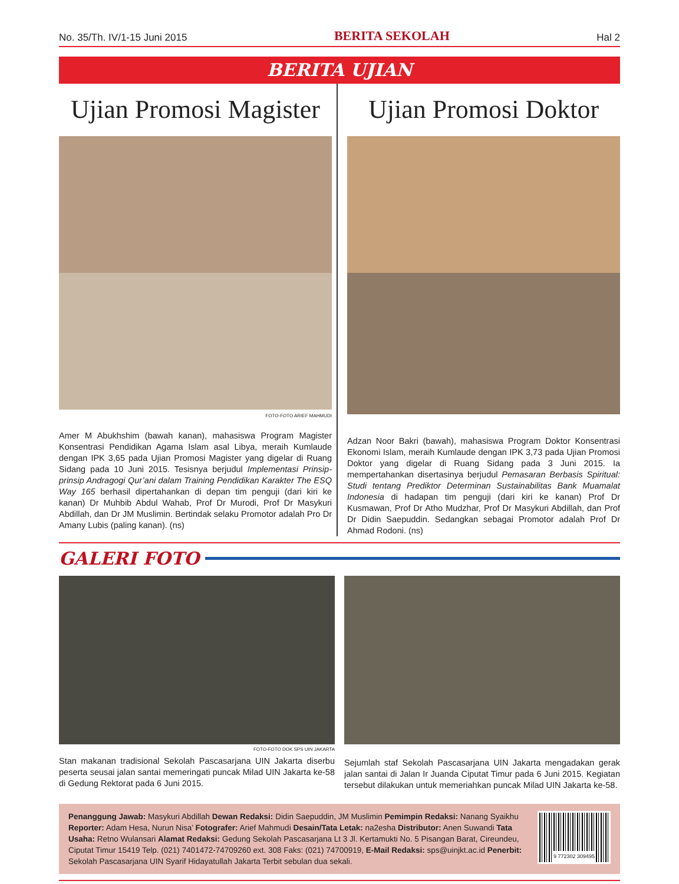No. 35/Th. IV/1-15 Juni 2015 BERITA SEKOLAH Hal 2
BERITA UJIAN
Ujian Promosi Magister
FOTO-FOTO ARIEF MAHMUDI
Amer M Abukhshim (bawah kanan), mahasiswa Program Magister Konsentrasi Pendidikan Agama Islam asal Libya, meraih Kumlaude dengan IPK 3,65 pada Ujian Promosi Magister yang digelar di Ruang Sidang pada 10 Juni 2015. Tesisnya berjudul Implementasi Prinsip-prinsip Andragogi Qur’ani dalam Training Pendidikan Karakter The ESQ Way 165 berhasil dipertahankan di depan tim penguji (dari kiri ke kanan) Dr Muhbib Abdul Wahab, Prof Dr Murodi, Prof Dr Masykuri Abdillah, dan Dr JM Muslimin. Bertindak selaku Promotor adalah Pro Dr Amany Lubis (paling kanan). (ns)
Ujian Promosi Doktor
Adzan Noor Bakri (bawah), mahasiswa Program Doktor Konsentrasi Ekonomi Islam, meraih Kumlaude dengan IPK 3,73 pada Ujian Promosi Doktor yang digelar di Ruang Sidang pada 3 Juni 2015. Ia mempertahankan disertasinya berjudul Pemasaran Berbasis Spiritual: Studi tentang Prediktor Determinan Sustainabilitas Bank Muamalat Indonesia di hadapan tim penguji (dari kiri ke kanan) Prof Dr Kusmawan, Prof Dr Atho Mudzhar, Prof Dr Masykuri Abdillah, dan Prof Dr Didin Saepuddin. Sedangkan sebagai Promotor adalah Prof Dr Ahmad Rodoni. (ns)
GALERI FOTO
FOTO-FOTO DOK SPS UIN JAKARTA
Stan makanan tradisional Sekolah Pascasarjana UIN Jakarta diserbu peserta seusai jalan santai memeringati puncak Milad UIN Jakarta ke-58 di Gedung Rektorat pada 6 Juni 2015.
Sejumlah staf Sekolah Pascasarjana UIN Jakarta mengadakan gerak jalan santai di Jalan Ir Juanda Ciputat Timur pada 6 Juni 2015. Kegiatan tersebut dilakukan untuk memeriahkan puncak Milad UIN Jakarta ke-58.
Penanggung Jawab: Masykuri Abdillah Dewan Redaksi: Didin Saepuddin, JM Muslimin Pemimpin Redaksi: Nanang Syaikhu Reporter: Adam Hesa, Nurun Nisa’ Fotografer: Arief Mahmudi Desain/Tata Letak: na2esha Distributor: Anen Suwandi Tata Usaha: Retno Wulansari Alamat Redaksi: Gedung Sekolah Pascasarjana Lt 3 Jl. Kertamukti No. 5 Pisangan Barat, Cireundeu, Ciputat Timur 15419 Telp. (021) 7401472-74709260 ext. 308 Faks: (021) 74700919, E-Mail Redaksi: sps@uinjkt.ac.id Penerbit: Sekolah Pascasarjana UIN Syarif Hidayatullah Jakarta Terbit sebulan dua sekali.
9 772302 309495